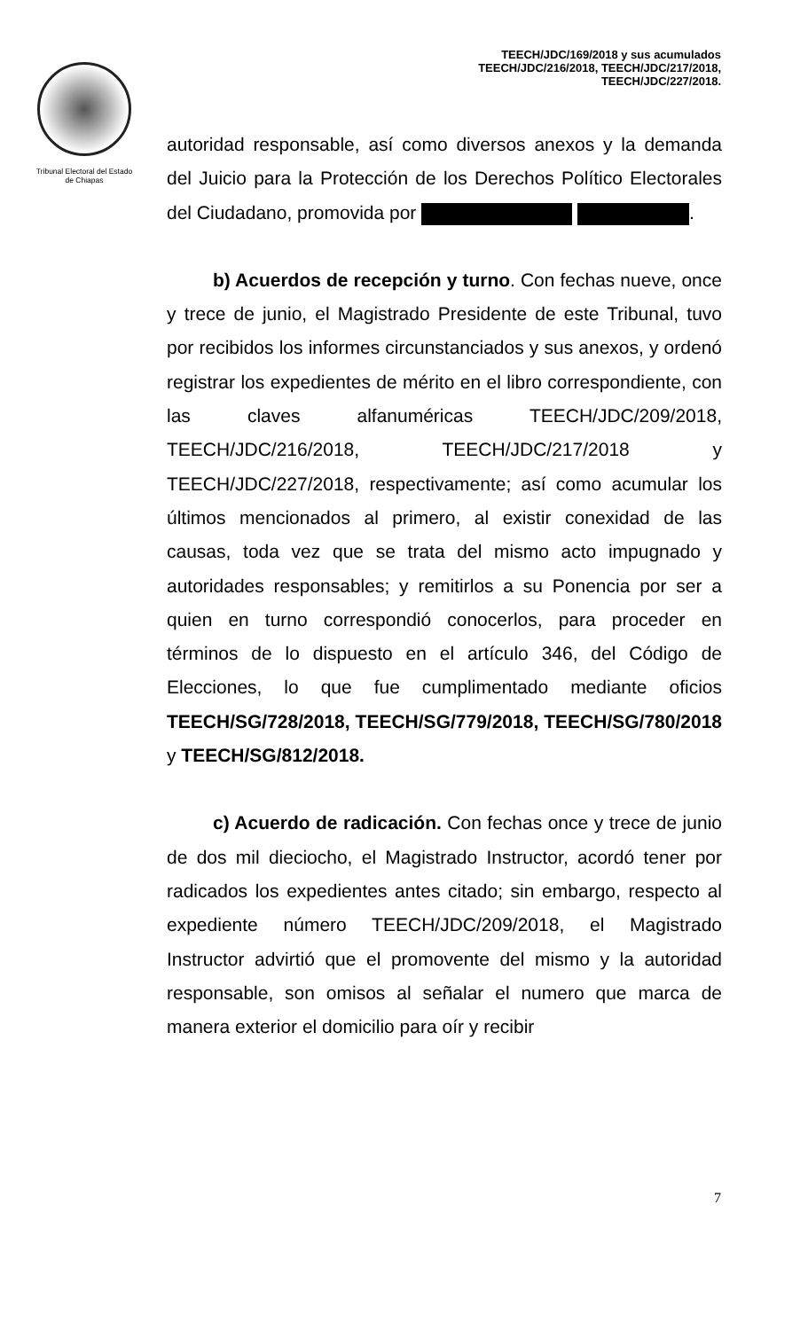TEECH/JDC/169/2018 y sus acumulados
TEECH/JDC/216/2018, TEECH/JDC/217/2018,
TEECH/JDC/227/2018.
Tribunal Electoral del Estado
de Chiapas
autoridad responsable, así como diversos anexos y la demanda del Juicio para la Protección de los Derechos Político Electorales del Ciudadano, promovida por .
b) Acuerdos de recepción y turno. Con fechas nueve, once y trece de junio, el Magistrado Presidente de este Tribunal, tuvo por recibidos los informes circunstanciados y sus anexos, y ordenó registrar los expedientes de mérito en el libro correspondiente, con las claves alfanuméricas TEECH/JDC/209/2018, TEECH/JDC/216/2018, TEECH/JDC/217/2018 y TEECH/JDC/227/2018, respectivamente; así como acumular los últimos mencionados al primero, al existir conexidad de las causas, toda vez que se trata del mismo acto impugnado y autoridades responsables; y remitirlos a su Ponencia por ser a quien en turno correspondió conocerlos, para proceder en términos de lo dispuesto en el artículo 346, del Código de Elecciones, lo que fue cumplimentado mediante oficios TEECH/SG/728/2018, TEECH/SG/779/2018, TEECH/SG/780/2018 y TEECH/SG/812/2018.
c) Acuerdo de radicación. Con fechas once y trece de junio de dos mil dieciocho, el Magistrado Instructor, acordó tener por radicados los expedientes antes citado; sin embargo, respecto al expediente número TEECH/JDC/209/2018, el Magistrado Instructor advirtió que el promovente del mismo y la autoridad responsable, son omisos al señalar el numero que marca de manera exterior el domicilio para oír y recibir
7